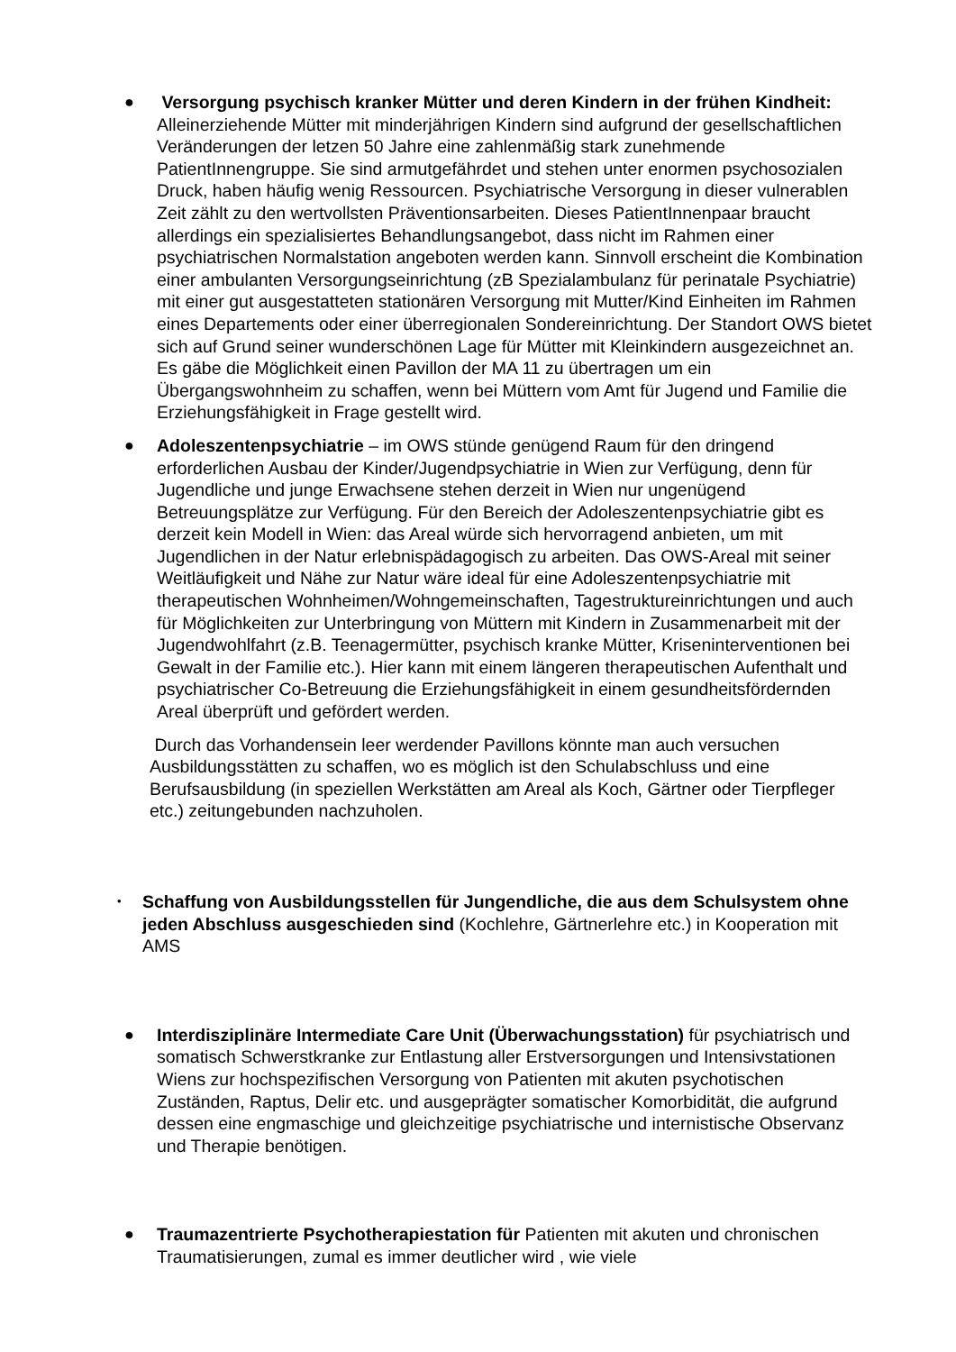● Versorgung psychisch kranker Mütter und deren Kindern in der frühen Kindheit: Alleinerziehende Mütter mit minderjährigen Kindern sind aufgrund der gesellschaftlichen Veränderungen der letzen 50 Jahre eine zahlenmäßig stark zunehmende PatientInnengruppe. Sie sind armutgefährdet und stehen unter enormen psychosozialen Druck, haben häufig wenig Ressourcen. Psychiatrische Versorgung in dieser vulnerablen Zeit zählt zu den wertvollsten Präventionsarbeiten. Dieses PatientInnenpaar braucht allerdings ein spezialisiertes Behandlungsangebot, dass nicht im Rahmen einer psychiatrischen Normalstation angeboten werden kann. Sinnvoll erscheint die Kombination einer ambulanten Versorgungseinrichtung (zB Spezialambulanz für perinatale Psychiatrie) mit einer gut ausgestatteten stationären Versorgung mit Mutter/Kind Einheiten im Rahmen eines Departements oder einer überregionalen Sondereinrichtung. Der Standort OWS bietet sich auf Grund seiner wunderschönen Lage für Mütter mit Kleinkindern ausgezeichnet an. Es gäbe die Möglichkeit einen Pavillon der MA 11 zu übertragen um ein Übergangswohnheim zu schaffen, wenn bei Müttern vom Amt für Jugend und Familie die Erziehungsfähigkeit in Frage gestellt wird.
● Adoleszentenpsychiatrie – im OWS stünde genügend Raum für den dringend erforderlichen Ausbau der Kinder/Jugendpsychiatrie in Wien zur Verfügung, denn für Jugendliche und junge Erwachsene stehen derzeit in Wien nur ungenügend Betreuungsplätze zur Verfügung. Für den Bereich der Adoleszentenpsychiatrie gibt es derzeit kein Modell in Wien: das Areal würde sich hervorragend anbieten, um mit Jugendlichen in der Natur erlebnispädagogisch zu arbeiten. Das OWS-Areal mit seiner Weitläufigkeit und Nähe zur Natur wäre ideal für eine Adoleszentenpsychiatrie mit therapeutischen Wohnheimen/Wohngemeinschaften, Tagestruktureinrichtungen und auch für Möglichkeiten zur Unterbringung von Müttern mit Kindern in Zusammenarbeit mit der Jugendwohlfahrt (z.B. Teenagermütter, psychisch kranke Mütter, Kriseninterventionen bei Gewalt in der Familie etc.). Hier kann mit einem längeren therapeutischen Aufenthalt und psychiatrischer Co-Betreuung die Erziehungsfähigkeit in einem gesundheitsfördernden Areal überprüft und gefördert werden.
Durch das Vorhandensein leer werdender Pavillons könnte man auch versuchen Ausbildungsstätten zu schaffen, wo es möglich ist den Schulabschluss und eine Berufsausbildung (in speziellen Werkstätten am Areal als Koch, Gärtner oder Tierpfleger etc.) zeitungebunden nachzuholen.
•
Schaffung von Ausbildungsstellen für Jungendliche, die aus dem Schulsystem ohne jeden Abschluss ausgeschieden sind (Kochlehre, Gärtnerlehre etc.) in Kooperation mit AMS
● Interdisziplinäre Intermediate Care Unit (Überwachungsstation) für psychiatrisch und somatisch Schwerstkranke zur Entlastung aller Erstversorgungen und Intensivstationen Wiens zur hochspezifischen Versorgung von Patienten mit akuten psychotischen Zuständen, Raptus, Delir etc. und ausgeprägter somatischer Komorbidität, die aufgrund dessen eine engmaschige und gleichzeitige psychiatrische und internistische Observanz und Therapie benötigen.
● Traumazentrierte Psychotherapiestation für Patienten mit akuten und chronischen Traumatisierungen, zumal es immer deutlicher wird , wie viele